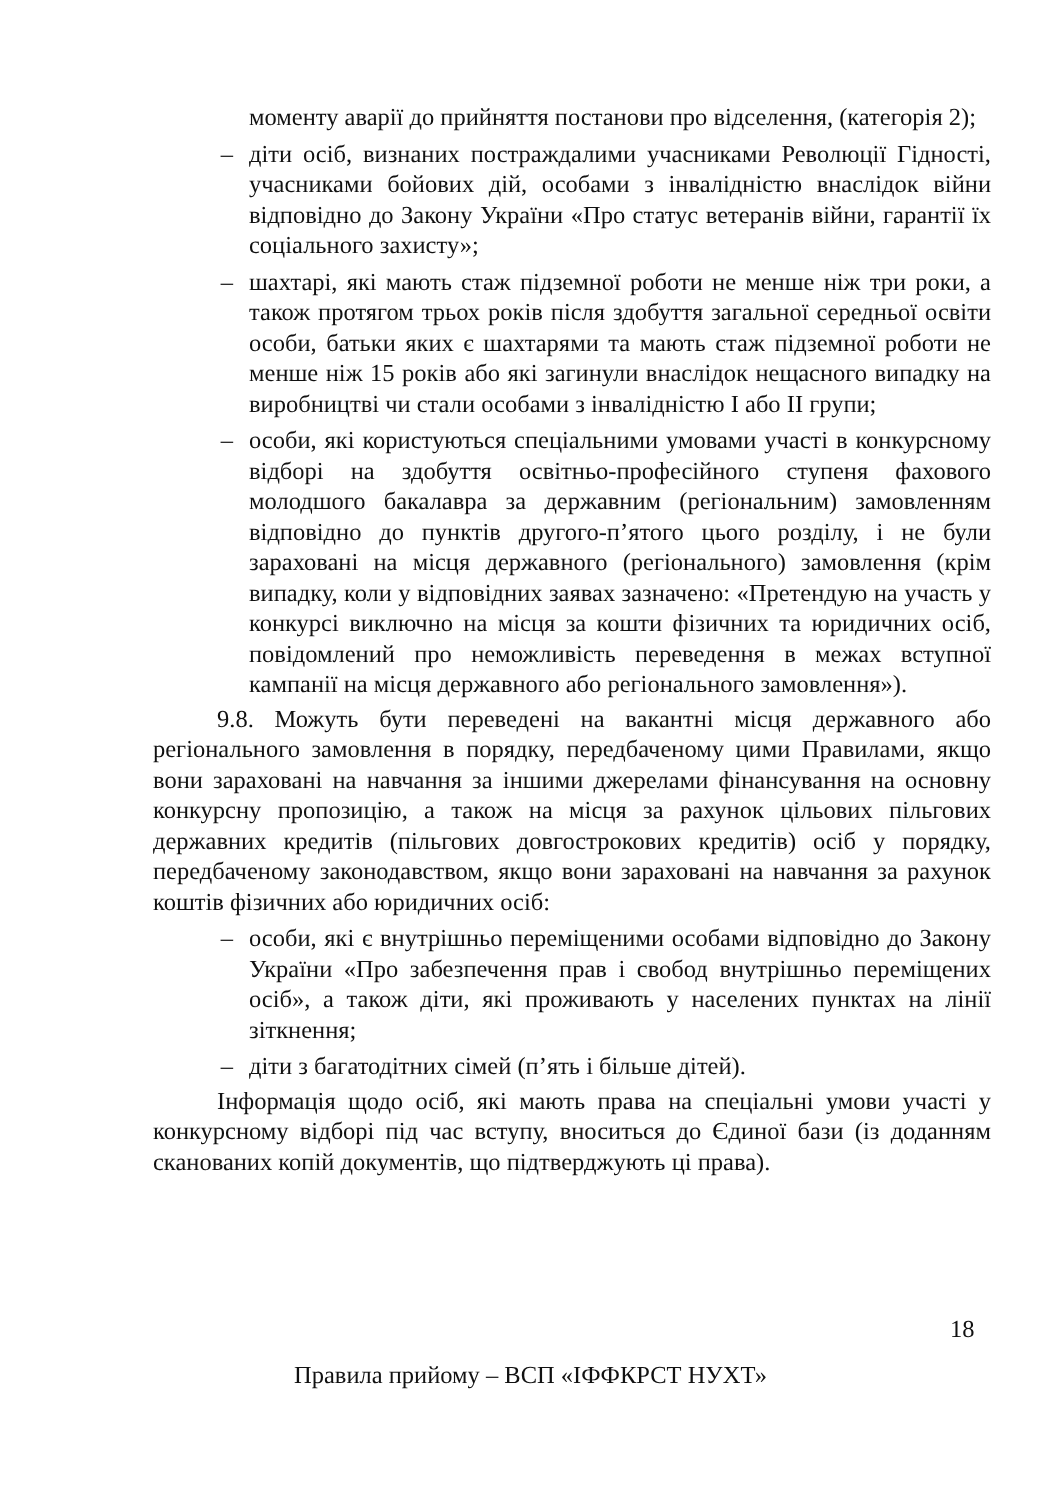моменту аварії до прийняття постанови про відселення, (категорія 2);
– діти осіб, визнаних постраждалими учасниками Революції Гідності, учасниками бойових дій, особами з інвалідністю внаслідок війни відповідно до Закону України «Про статус ветеранів війни, гарантії їх соціального захисту»;
– шахтарі, які мають стаж підземної роботи не менше ніж три роки, а також протягом трьох років після здобуття загальної середньої освіти особи, батьки яких є шахтарями та мають стаж підземної роботи не менше ніж 15 років або які загинули внаслідок нещасного випадку на виробництві чи стали особами з інвалідністю I або II групи;
– особи, які користуються спеціальними умовами участі в конкурсному відборі на здобуття освітньо-професійного ступеня фахового молодшого бакалавра за державним (регіональним) замовленням відповідно до пунктів другого-п’ятого цього розділу, і не були зараховані на місця державного (регіонального) замовлення (крім випадку, коли у відповідних заявах зазначено: «Претендую на участь у конкурсі виключно на місця за кошти фізичних та юридичних осіб, повідомлений про неможливість переведення в межах вступної кампанії на місця державного або регіонального замовлення»).
9.8. Можуть бути переведені на вакантні місця державного або регіонального замовлення в порядку, передбаченому цими Правилами, якщо вони зараховані на навчання за іншими джерелами фінансування на основну конкурсну пропозицію, а також на місця за рахунок цільових пільгових державних кредитів (пільгових довгострокових кредитів) осіб у порядку, передбаченому законодавством, якщо вони зараховані на навчання за рахунок коштів фізичних або юридичних осіб:
– особи, які є внутрішньо переміщеними особами відповідно до Закону України «Про забезпечення прав і свобод внутрішньо переміщених осіб», а також діти, які проживають у населених пунктах на лінії зіткнення;
– діти з багатодітних сімей (п’ять і більше дітей).
Інформація щодо осіб, які мають права на спеціальні умови участі у конкурсному відборі під час вступу, вноситься до Єдиної бази (із доданням сканованих копій документів, що підтверджують ці права).
18
Правила прийому – ВСП «ІФФКРСТ НУХТ»